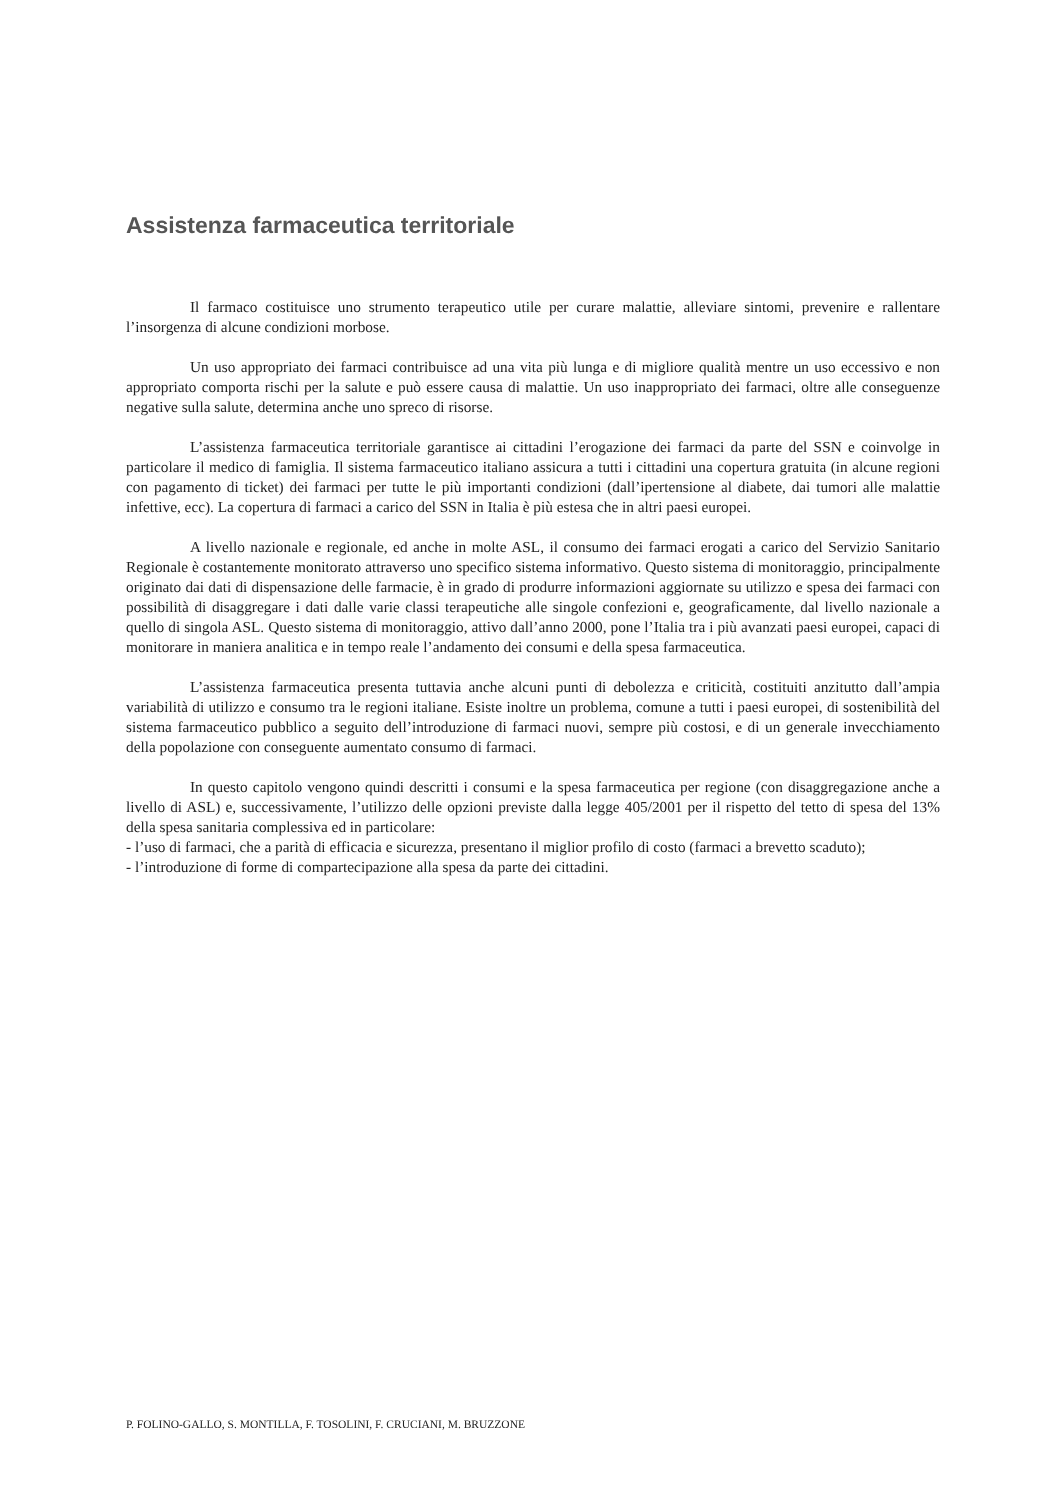Assistenza farmaceutica territoriale
Il farmaco costituisce uno strumento terapeutico utile per curare malattie, alleviare sintomi, prevenire e rallentare l’insorgenza di alcune condizioni morbose.
Un uso appropriato dei farmaci contribuisce ad una vita più lunga e di migliore qualità mentre un uso eccessivo e non appropriato comporta rischi per la salute e può essere causa di malattie. Un uso inappropriato dei farmaci, oltre alle conseguenze negative sulla salute, determina anche uno spreco di risorse.
L’assistenza farmaceutica territoriale garantisce ai cittadini l’erogazione dei farmaci da parte del SSN e coinvolge in particolare il medico di famiglia. Il sistema farmaceutico italiano assicura a tutti i cittadini una copertura gratuita (in alcune regioni con pagamento di ticket) dei farmaci per tutte le più importanti condizioni (dall’ipertensione al diabete, dai tumori alle malattie infettive, ecc). La copertura di farmaci a carico del SSN in Italia è più estesa che in altri paesi europei.
A livello nazionale e regionale, ed anche in molte ASL, il consumo dei farmaci erogati a carico del Servizio Sanitario Regionale è costantemente monitorato attraverso uno specifico sistema informativo. Questo sistema di monitoraggio, principalmente originato dai dati di dispensazione delle farmacie, è in grado di produrre informazioni aggiornate su utilizzo e spesa dei farmaci con possibilità di disaggregare i dati dalle varie classi terapeutiche alle singole confezioni e, geograficamente, dal livello nazionale a quello di singola ASL. Questo sistema di monitoraggio, attivo dall’anno 2000, pone l’Italia tra i più avanzati paesi europei, capaci di monitorare in maniera analitica e in tempo reale l’andamento dei consumi e della spesa farmaceutica.
L’assistenza farmaceutica presenta tuttavia anche alcuni punti di debolezza e criticità, costituiti anzitutto dall’ampia variabilità di utilizzo e consumo tra le regioni italiane. Esiste inoltre un problema, comune a tutti i paesi europei, di sostenibilità del sistema farmaceutico pubblico a seguito dell’introduzione di farmaci nuovi, sempre più costosi, e di un generale invecchiamento della popolazione con conseguente aumentato consumo di farmaci.
In questo capitolo vengono quindi descritti i consumi e la spesa farmaceutica per regione (con disaggregazione anche a livello di ASL) e, successivamente, l’utilizzo delle opzioni previste dalla legge 405/2001 per il rispetto del tetto di spesa del 13% della spesa sanitaria complessiva ed in particolare:
- l’uso di farmaci, che a parità di efficacia e sicurezza, presentano il miglior profilo di costo (farmaci a brevetto scaduto);
- l’introduzione di forme di compartecipazione alla spesa da parte dei cittadini.
P. FOLINO-GALLO, S. MONTILLA, F. TOSOLINI, F. CRUCIANI, M. BRUZZONE